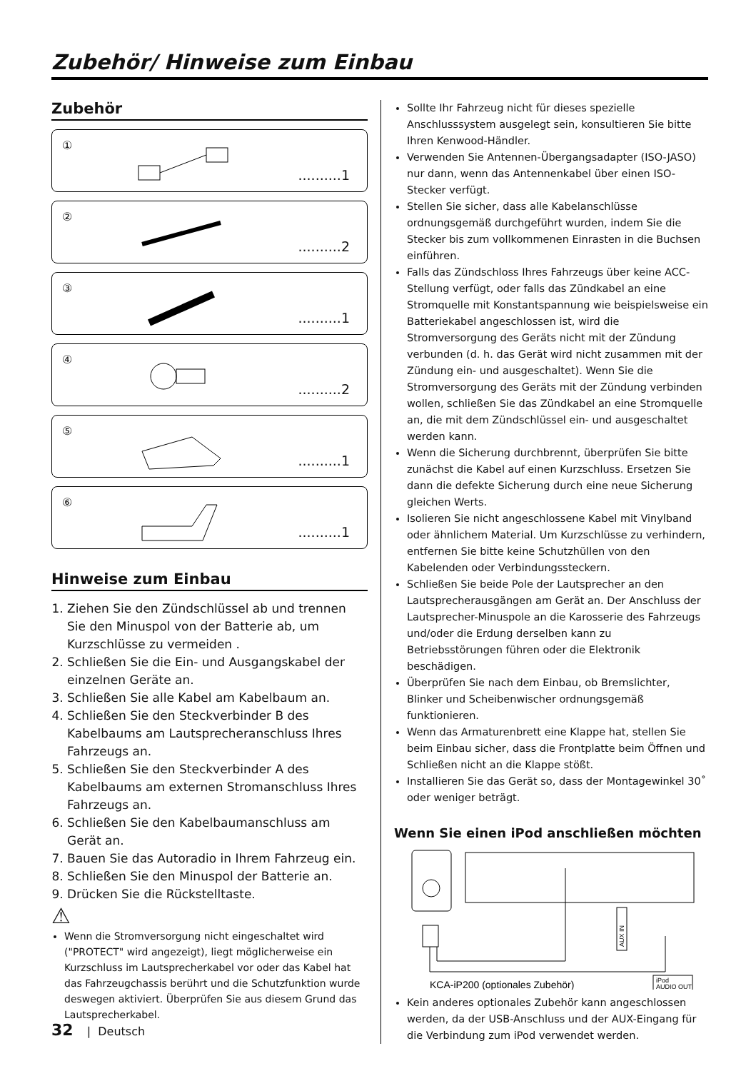Zubehör/ Hinweise zum Einbau
Zubehör
①..........1
②..........2
③..........1
④..........2
⑤..........1
⑥..........1
Hinweise zum Einbau
1. Ziehen Sie den Zündschlüssel ab und trennen Sie den Minuspol von der Batterie ab, um Kurzschlüsse zu vermeiden .
2. Schließen Sie die Ein- und Ausgangskabel der einzelnen Geräte an.
3. Schließen Sie alle Kabel am Kabelbaum an.
4. Schließen Sie den Steckverbinder B des Kabelbaums am Lautsprecheranschluss Ihres Fahrzeugs an.
5. Schließen Sie den Steckverbinder A des Kabelbaums am externen Stromanschluss Ihres Fahrzeugs an.
6. Schließen Sie den Kabelbaumanschluss am Gerät an.
7. Bauen Sie das Autoradio in Ihrem Fahrzeug ein.
8. Schließen Sie den Minuspol der Batterie an.
9. Drücken Sie die Rückstelltaste.
⚠
Wenn die Stromversorgung nicht eingeschaltet wird ("PROTECT" wird angezeigt), liegt möglicherweise ein Kurzschluss im Lautsprecherkabel vor oder das Kabel hat das Fahrzeugchassis berührt und die Schutzfunktion wurde deswegen aktiviert. Überprüfen Sie aus diesem Grund das Lautsprecherkabel.
Sollte Ihr Fahrzeug nicht für dieses spezielle Anschlusssystem ausgelegt sein, konsultieren Sie bitte Ihren Kenwood-Händler.
Verwenden Sie Antennen-Übergangsadapter (ISO-JASO) nur dann, wenn das Antennenkabel über einen ISO-Stecker verfügt.
Stellen Sie sicher, dass alle Kabelanschlüsse ordnungsgemäß durchgeführt wurden, indem Sie die Stecker bis zum vollkommenen Einrasten in die Buchsen einführen.
Falls das Zündschloss Ihres Fahrzeugs über keine ACC-Stellung verfügt, oder falls das Zündkabel an eine Stromquelle mit Konstantspannung wie beispielsweise ein Batteriekabel angeschlossen ist, wird die Stromversorgung des Geräts nicht mit der Zündung verbunden (d. h. das Gerät wird nicht zusammen mit der Zündung ein- und ausgeschaltet). Wenn Sie die Stromversorgung des Geräts mit der Zündung verbinden wollen, schließen Sie das Zündkabel an eine Stromquelle an, die mit dem Zündschlüssel ein- und ausgeschaltet werden kann.
Wenn die Sicherung durchbrennt, überprüfen Sie bitte zunächst die Kabel auf einen Kurzschluss. Ersetzen Sie dann die defekte Sicherung durch eine neue Sicherung gleichen Werts.
Isolieren Sie nicht angeschlossene Kabel mit Vinylband oder ähnlichem Material. Um Kurzschlüsse zu verhindern, entfernen Sie bitte keine Schutzhüllen von den Kabelenden oder Verbindungssteckern.
Schließen Sie beide Pole der Lautsprecher an den Lautsprecherausgängen am Gerät an. Der Anschluss der Lautsprecher-Minuspole an die Karosserie des Fahrzeugs und/oder die Erdung derselben kann zu Betriebsstörungen führen oder die Elektronik beschädigen.
Überprüfen Sie nach dem Einbau, ob Bremslichter, Blinker und Scheibenwischer ordnungsgemäß funktionieren.
Wenn das Armaturenbrett eine Klappe hat, stellen Sie beim Einbau sicher, dass die Frontplatte beim Öffnen und Schließen nicht an die Klappe stößt.
Installieren Sie das Gerät so, dass der Montagewinkel 30˚ oder weniger beträgt.
Wenn Sie einen iPod anschließen möchten
AUX IN
iPod
AUDIO OUT
KCA-iP200 (optionales Zubehör)
Kein anderes optionales Zubehör kann angeschlossen werden, da der USB-Anschluss und der AUX-Eingang für die Verbindung zum iPod verwendet werden.
32 | Deutsch